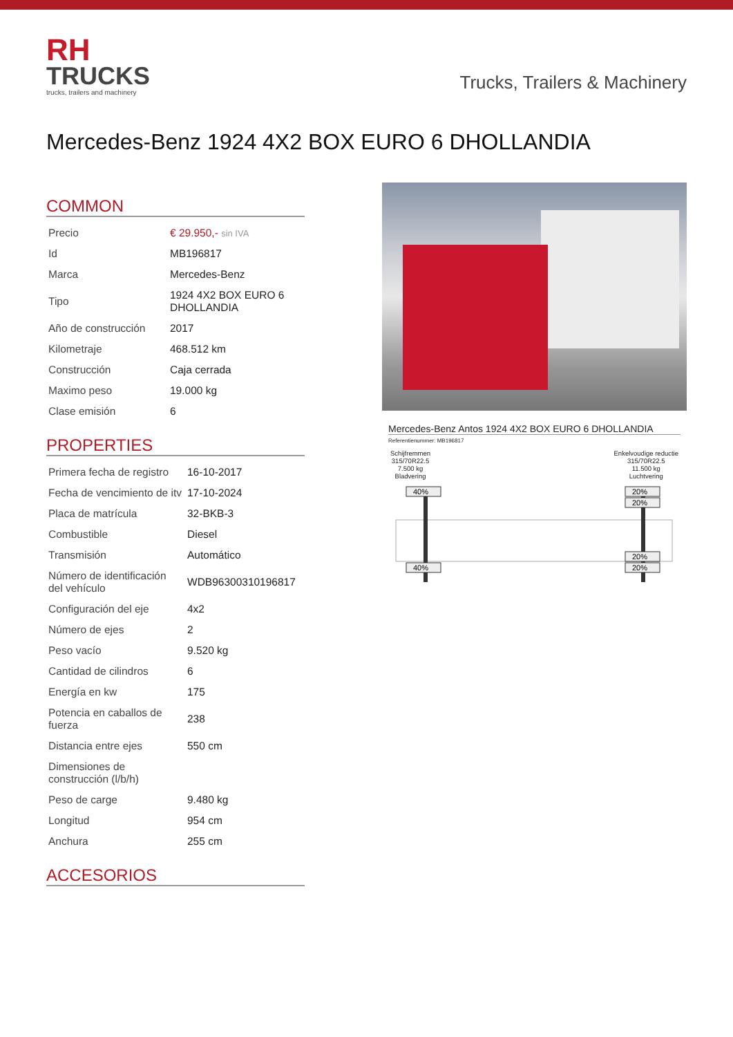RH
TRUCKS
trucks, trailers and machinery
Trucks, Trailers & Machinery
Mercedes-Benz 1924 4X2 BOX EURO 6 DHOLLANDIA
COMMON
| Precio | € 29.950,- sin IVA |
| Id | MB196817 |
| Marca | Mercedes-Benz |
| Tipo | 1924 4X2 BOX EURO 6 DHOLLANDIA |
| Año de construcción | 2017 |
| Kilometraje | 468.512 km |
| Construcción | Caja cerrada |
| Maximo peso | 19.000 kg |
| Clase emisión | 6 |
PROPERTIES
| Primera fecha de registro | 16-10-2017 |
| Fecha de vencimiento de itv | 17-10-2024 |
| Placa de matrícula | 32-BKB-3 |
| Combustible | Diesel |
| Transmisión | Automático |
| Número de identificación del vehículo | WDB96300310196817 |
| Configuración del eje | 4x2 |
| Número de ejes | 2 |
| Peso vacío | 9.520 kg |
| Cantidad de cilindros | 6 |
| Energía en kw | 175 |
| Potencia en caballos de fuerza | 238 |
| Distancia entre ejes | 550 cm |
| Dimensiones de construcción (l/b/h) | |
| Peso de carge | 9.480 kg |
| Longitud | 954 cm |
| Anchura | 255 cm |
ACCESORIOS
Mercedes-Benz Antos 1924 4X2 BOX EURO 6 DHOLLANDIA
Referentienummer: MB196817
Schijfremmen
315/70R22.5
7.500 kg
Bladvering
Enkelvoudige reductie
315/70R22.5
11.500 kg
Luchtvering
40%
40%
20%
20%
20%
20%